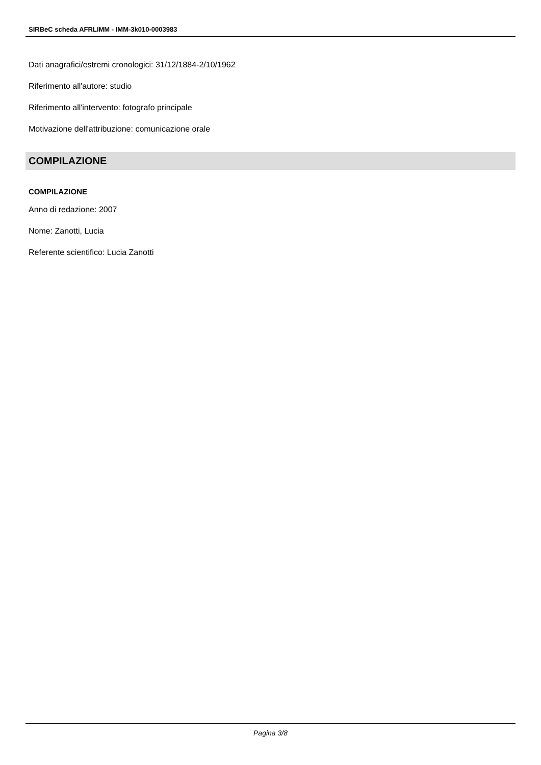SIRBeC scheda AFRLIMM - IMM-3k010-0003983
Dati anagrafici/estremi cronologici: 31/12/1884-2/10/1962
Riferimento all'autore: studio
Riferimento all'intervento: fotografo principale
Motivazione dell'attribuzione: comunicazione orale
COMPILAZIONE
COMPILAZIONE
Anno di redazione: 2007
Nome: Zanotti, Lucia
Referente scientifico: Lucia Zanotti
Pagina 3/8